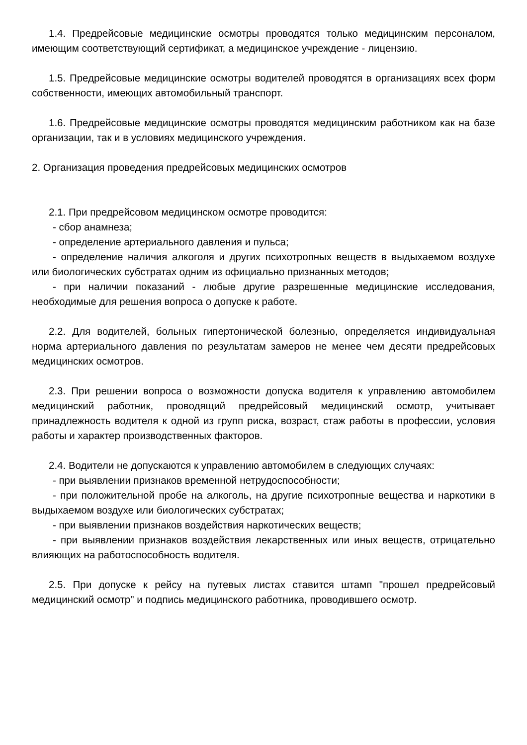1.4. Предрейсовые медицинские осмотры проводятся только медицинским персоналом, имеющим соответствующий сертификат, а медицинское учреждение - лицензию.
1.5. Предрейсовые медицинские осмотры водителей проводятся в организациях всех форм собственности, имеющих автомобильный транспорт.
1.6. Предрейсовые медицинские осмотры проводятся медицинским работником как на базе организации, так и в условиях медицинского учреждения.
2. Организация проведения предрейсовых медицинских осмотров
2.1. При предрейсовом медицинском осмотре проводится:
- сбор анамнеза;
- определение артериального давления и пульса;
- определение наличия алкоголя и других психотропных веществ в выдыхаемом воздухе или биологических субстратах одним из официально признанных методов;
- при наличии показаний - любые другие разрешенные медицинские исследования, необходимые для решения вопроса о допуске к работе.
2.2. Для водителей, больных гипертонической болезнью, определяется индивидуальная норма артериального давления по результатам замеров не менее чем десяти предрейсовых медицинских осмотров.
2.3. При решении вопроса о возможности допуска водителя к управлению автомобилем медицинский работник, проводящий предрейсовый медицинский осмотр, учитывает принадлежность водителя к одной из групп риска, возраст, стаж работы в профессии, условия работы и характер производственных факторов.
2.4. Водители не допускаются к управлению автомобилем в следующих случаях:
- при выявлении признаков временной нетрудоспособности;
- при положительной пробе на алкоголь, на другие психотропные вещества и наркотики в выдыхаемом воздухе или биологических субстратах;
- при выявлении признаков воздействия наркотических веществ;
- при выявлении признаков воздействия лекарственных или иных веществ, отрицательно влияющих на работоспособность водителя.
2.5. При допуске к рейсу на путевых листах ставится штамп "прошел предрейсовый медицинский осмотр" и подпись медицинского работника, проводившего осмотр.